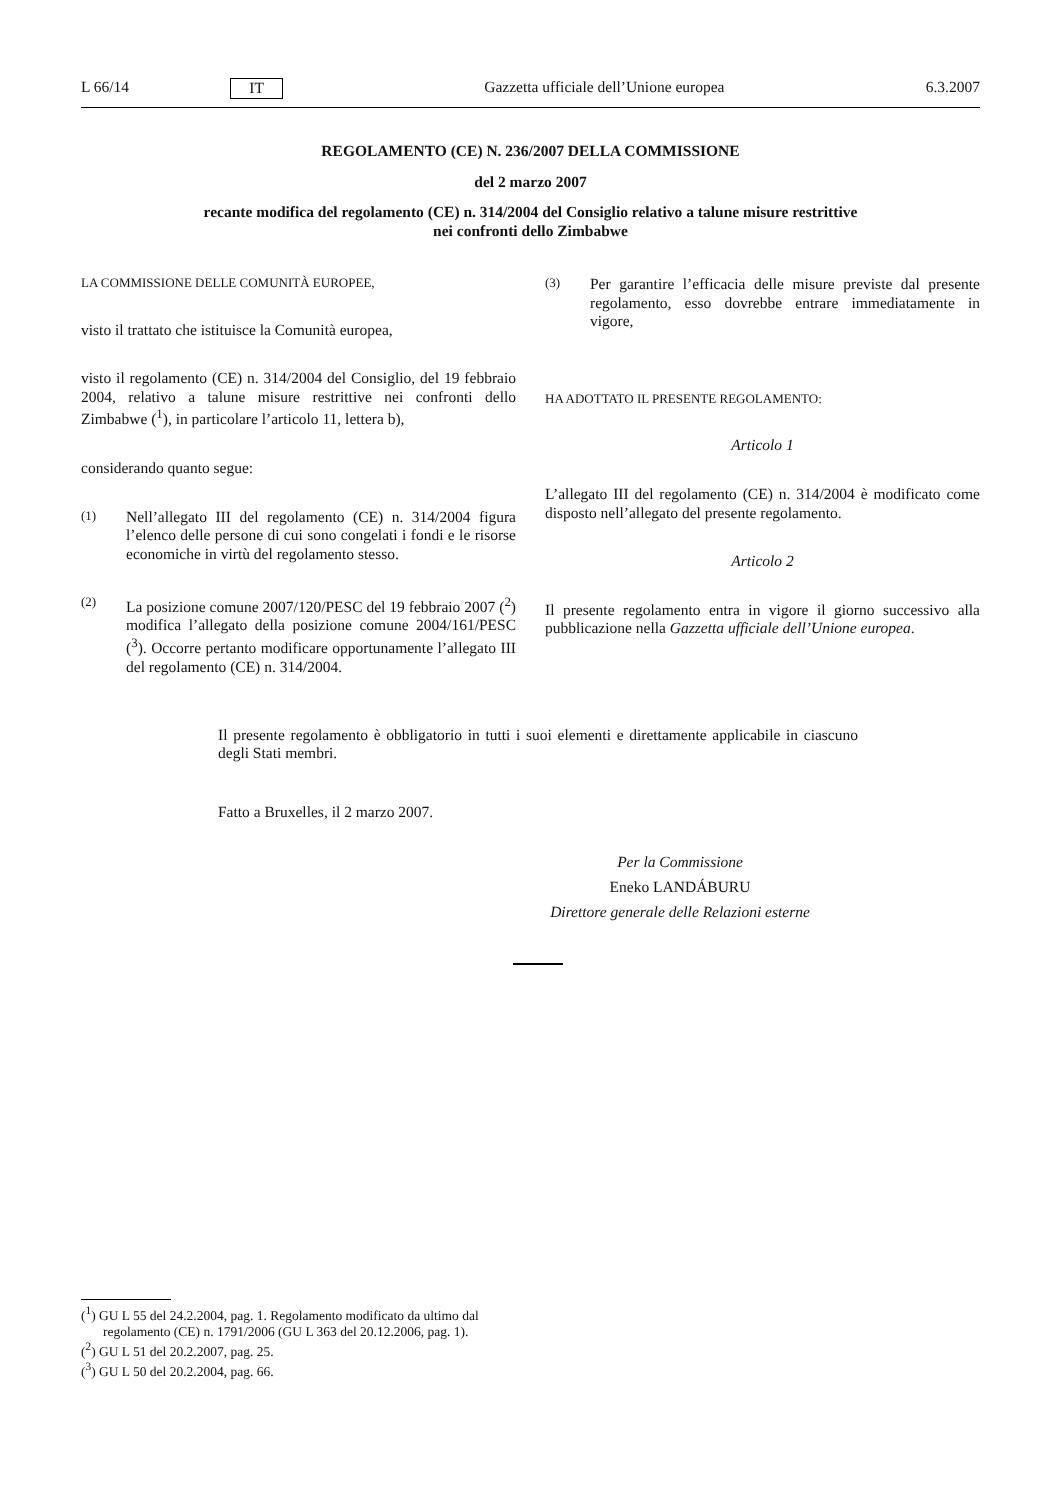L 66/14 IT Gazzetta ufficiale dell’Unione europea 6.3.2007
REGOLAMENTO (CE) N. 236/2007 DELLA COMMISSIONE
del 2 marzo 2007
recante modifica del regolamento (CE) n. 314/2004 del Consiglio relativo a talune misure restrittive
nei confronti dello Zimbabwe
LA COMMISSIONE DELLE COMUNITÀ EUROPEE,
visto il trattato che istituisce la Comunità europea,
visto il regolamento (CE) n. 314/2004 del Consiglio, del 19 febbraio 2004, relativo a talune misure restrittive nei confronti dello Zimbabwe (<sup>1</sup>), in particolare l’articolo 11, lettera b),
considerando quanto segue:
(1) Nell’allegato III del regolamento (CE) n. 314/2004 figura l’elenco delle persone di cui sono congelati i fondi e le risorse economiche in virtù del regolamento stesso.
(2) La posizione comune 2007/120/PESC del 19 febbraio 2007 (<sup>2</sup>) modifica l’allegato della posizione comune 2004/161/PESC (<sup>3</sup>). Occorre pertanto modificare opportunamente l’allegato III del regolamento (CE) n. 314/2004.
(3) Per garantire l’efficacia delle misure previste dal presente regolamento, esso dovrebbe entrare immediatamente in vigore,
HA ADOTTATO IL PRESENTE REGOLAMENTO:
Articolo 1
L’allegato III del regolamento (CE) n. 314/2004 è modificato come disposto nell’allegato del presente regolamento.
Articolo 2
Il presente regolamento entra in vigore il giorno successivo alla pubblicazione nella Gazzetta ufficiale dell’Unione europea.
Il presente regolamento è obbligatorio in tutti i suoi elementi e direttamente applicabile in ciascuno degli Stati membri.
Fatto a Bruxelles, il 2 marzo 2007.
Per la Commissione
Eneko LANDÁBURU
Direttore generale delle Relazioni esterne
(<sup>1</sup>) GU L 55 del 24.2.2004, pag. 1. Regolamento modificato da ultimo dal regolamento (CE) n. 1791/2006 (GU L 363 del 20.12.2006, pag. 1).
(<sup>2</sup>) GU L 51 del 20.2.2007, pag. 25.
(<sup>3</sup>) GU L 50 del 20.2.2004, pag. 66.